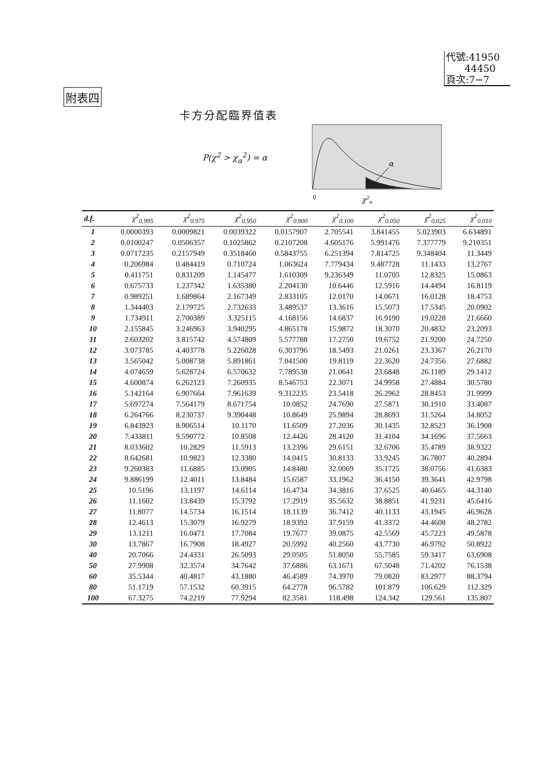代號:41950
44450
頁次:7−7
附表四
卡方分配臨界值表
P(χ<sup>2</sup> > χ<sub>α</sub><sup>2</sup>) = α
α
0
χ2α
| d.f. | χ<sup>2</sup><sub>0.995</sub> | χ<sup>2</sup><sub>0.975</sub> | χ<sup>2</sup><sub>0.950</sub> | χ<sup>2</sup><sub>0.900</sub> | χ<sup>2</sup><sub>0.100</sub> | χ<sup>2</sup><sub>0.050</sub> | χ<sup>2</sup><sub>0.025</sub> | χ<sup>2</sup><sub>0.010</sub> |
| --- | --- | --- | --- | --- | --- | --- | --- | --- |
| 1 | 0.0000393 | 0.0009821 | 0.0039322 | 0.0157907 | 2.705541 | 3.841455 | 5.023903 | 6.634891 |
| 2 | 0.0100247 | 0.0506357 | 0.1025862 | 0.2107208 | 4.605176 | 5.991476 | 7.377779 | 9.210351 |
| 3 | 0.0717235 | 0.2157949 | 0.3518460 | 0.5843755 | 6.251394 | 7.814725 | 9.348404 | 11.3449 |
| 4 | 0.206984 | 0.484419 | 0.710724 | 1.063624 | 7.779434 | 9.487728 | 11.1433 | 13.2767 |
| 5 | 0.411751 | 0.831209 | 1.145477 | 1.610309 | 9.236349 | 11.0705 | 12.8325 | 15.0863 |
| 6 | 0.675733 | 1.237342 | 1.635380 | 2.204130 | 10.6446 | 12.5916 | 14.4494 | 16.8119 |
| 7 | 0.989251 | 1.689864 | 2.167349 | 2.833105 | 12.0170 | 14.0671 | 16.0128 | 18.4753 |
| 8 | 1.344403 | 2.179725 | 2.732633 | 3.489537 | 13.3616 | 15.5073 | 17.5345 | 20.0902 |
| 9 | 1.734911 | 2.700389 | 3.325115 | 4.168156 | 14.6837 | 16.9190 | 19.0228 | 21.6660 |
| 10 | 2.155845 | 3.246963 | 3.940295 | 4.865178 | 15.9872 | 18.3070 | 20.4832 | 23.2093 |
| 11 | 2.603202 | 3.815742 | 4.574809 | 5.577788 | 17.2750 | 19.6752 | 21.9200 | 24.7250 |
| 12 | 3.073785 | 4.403778 | 5.226028 | 6.303796 | 18.5493 | 21.0261 | 23.3367 | 26.2170 |
| 13 | 3.565042 | 5.008738 | 5.891861 | 7.041500 | 19.8119 | 22.3620 | 24.7356 | 27.6882 |
| 14 | 4.074659 | 5.628724 | 6.570632 | 7.789538 | 21.0641 | 23.6848 | 26.1189 | 29.1412 |
| 15 | 4.600874 | 6.262123 | 7.260935 | 8.546753 | 22.3071 | 24.9958 | 27.4884 | 30.5780 |
| 16 | 5.142164 | 6.907664 | 7.961639 | 9.312235 | 23.5418 | 26.2962 | 28.8453 | 31.9999 |
| 17 | 5.697274 | 7.564179 | 8.671754 | 10.0852 | 24.7690 | 27.5871 | 30.1910 | 33.4087 |
| 18 | 6.264766 | 8.230737 | 9.390448 | 10.8649 | 25.9894 | 28.8693 | 31.5264 | 34.8052 |
| 19 | 6.843923 | 8.906514 | 10.1170 | 11.6509 | 27.2036 | 30.1435 | 32.8523 | 36.1908 |
| 20 | 7.433811 | 9.590772 | 10.8508 | 12.4426 | 28.4120 | 31.4104 | 34.1696 | 37.5663 |
| 21 | 8.033602 | 10.2829 | 11.5913 | 13.2396 | 29.6151 | 32.6706 | 35.4789 | 38.9322 |
| 22 | 8.642681 | 10.9823 | 12.3380 | 14.0415 | 30.8133 | 33.9245 | 36.7807 | 40.2894 |
| 23 | 9.260383 | 11.6885 | 13.0905 | 14.8480 | 32.0069 | 35.1725 | 38.0756 | 41.6383 |
| 24 | 9.886199 | 12.4011 | 13.8484 | 15.6587 | 33.1962 | 36.4150 | 39.3641 | 42.9798 |
| 25 | 10.5196 | 13.1197 | 14.6114 | 16.4734 | 34.3816 | 37.6525 | 40.6465 | 44.3140 |
| 26 | 11.1602 | 13.8439 | 15.3792 | 17.2919 | 35.5632 | 38.8851 | 41.9231 | 45.6416 |
| 27 | 11.8077 | 14.5734 | 16.1514 | 18.1139 | 36.7412 | 40.1133 | 43.1945 | 46.9628 |
| 28 | 12.4613 | 15.3079 | 16.9279 | 18.9392 | 37.9159 | 41.3372 | 44.4608 | 48.2782 |
| 29 | 13.1211 | 16.0471 | 17.7084 | 19.7677 | 39.0875 | 42.5569 | 45.7223 | 49.5878 |
| 30 | 13.7867 | 16.7908 | 18.4927 | 20.5992 | 40.2560 | 43.7730 | 46.9792 | 50.8922 |
| 40 | 20.7066 | 24.4331 | 26.5093 | 29.0505 | 51.8050 | 55.7585 | 59.3417 | 63.6908 |
| 50 | 27.9908 | 32.3574 | 34.7642 | 37.6886 | 63.1671 | 67.5048 | 71.4202 | 76.1538 |
| 60 | 35.5344 | 40.4817 | 43.1880 | 46.4589 | 74.3970 | 79.0820 | 83.2977 | 88.3794 |
| 80 | 51.1719 | 57.1532 | 60.3915 | 64.2778 | 96.5782 | 101.879 | 106.629 | 112.329 |
| 100 | 67.3275 | 74.2219 | 77.9294 | 82.3581 | 118.498 | 124.342 | 129.561 | 135.807 |